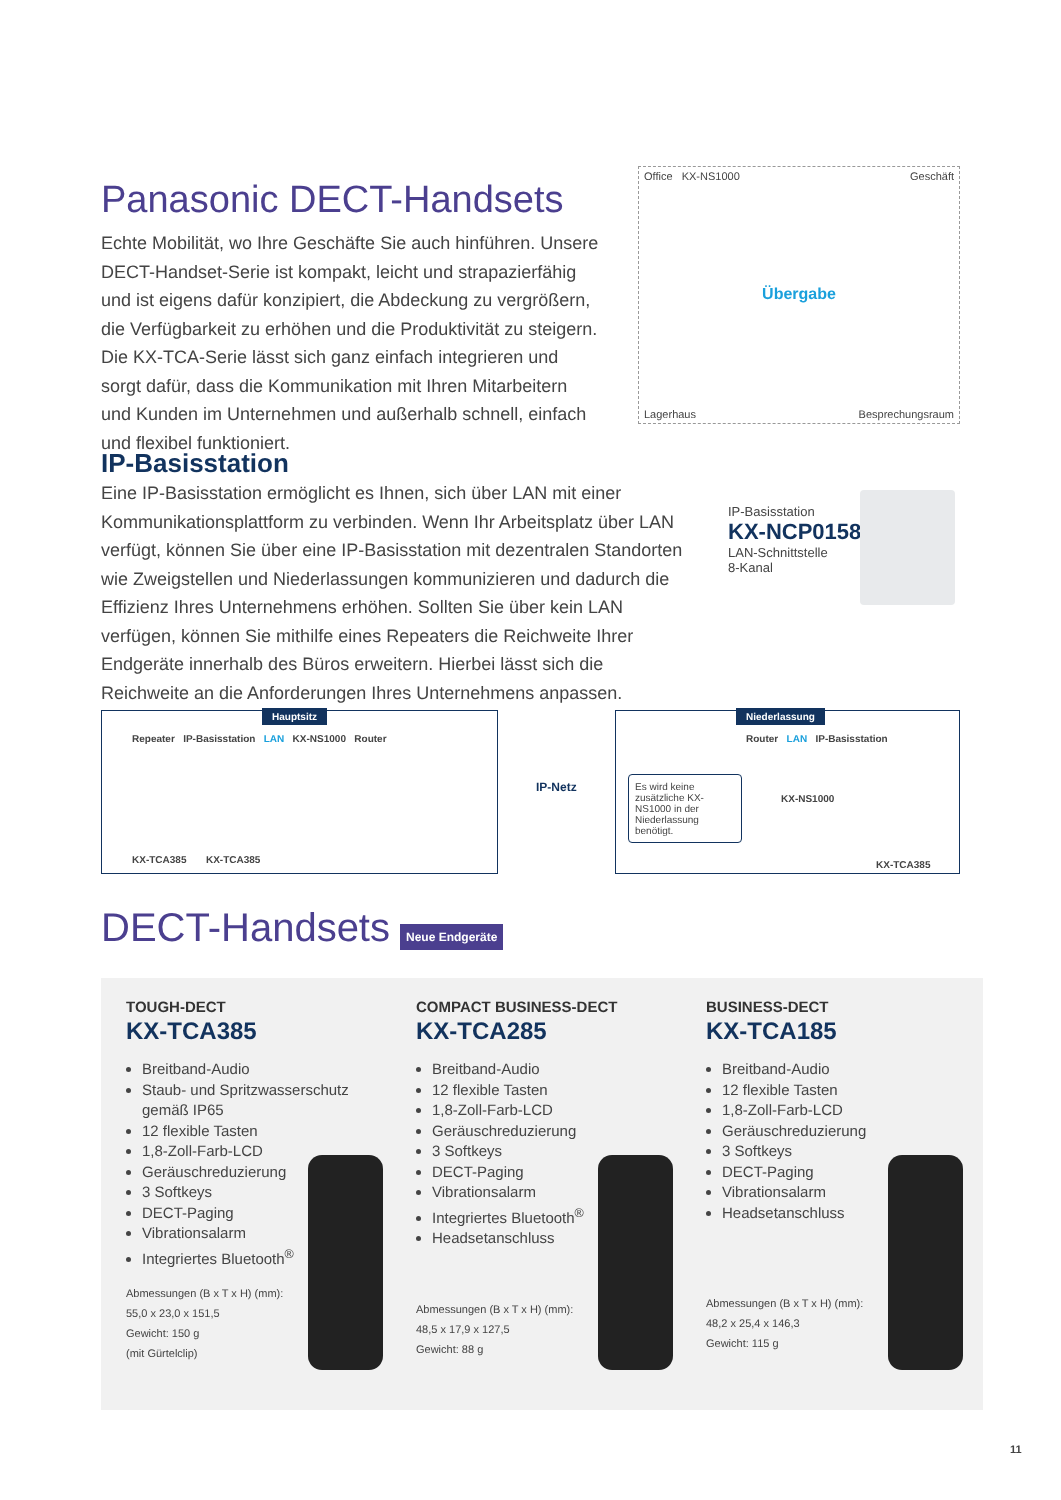Panasonic DECT-Handsets
Echte Mobilität, wo Ihre Geschäfte Sie auch hinführen. Unsere DECT-Handset-Serie ist kompakt, leicht und strapazierfähig und ist eigens dafür konzipiert, die Abdeckung zu vergrößern, die Verfügbarkeit zu erhöhen und die Produktivität zu steigern. Die KX-TCA-Serie lässt sich ganz einfach integrieren und sorgt dafür, dass die Kommunikation mit Ihren Mitarbeitern und Kunden im Unternehmen und außerhalb schnell, einfach und flexibel funktioniert.
Office KX-NS1000
Geschäft
Übergabe
Lagerhaus
Besprechungsraum
IP-Basisstation
Eine IP-Basisstation ermöglicht es Ihnen, sich über LAN mit einer Kommunikationsplattform zu verbinden. Wenn Ihr Arbeitsplatz über LAN verfügt, können Sie über eine IP-Basisstation mit dezentralen Standorten wie Zweigstellen und Niederlassungen kommunizieren und dadurch die Effizienz Ihres Unternehmens erhöhen. Sollten Sie über kein LAN verfügen, können Sie mithilfe eines Repeaters die Reichweite Ihrer Endgeräte innerhalb des Büros erweitern. Hierbei lässt sich die Reichweite an die Anforderungen Ihres Unternehmens anpassen.
IP-Basisstation
KX-NCP0158
LAN-Schnittstelle
8-Kanal
Hauptsitz
Repeater IP-Basisstation LAN KX-NS1000 Router
KX-TCA385 KX-TCA385
IP-Netz
Niederlassung
Router LAN IP-Basisstation
Es wird keine zusätzliche KX-NS1000 in der Niederlassung benötigt.
KX-NS1000
KX-TCA385
DECT-Handsets
Neue Endgeräte
TOUGH-DECT
KX-TCA385
Breitband-Audio
Staub- und Spritzwasserschutz gemäß IP65
12 flexible Tasten
1,8-Zoll-Farb-LCD
Geräuschreduzierung
3 Softkeys
DECT-Paging
Vibrationsalarm
Integriertes Bluetooth<sup>®</sup>
Abmessungen (B x T x H) (mm):
55,0 x 23,0 x 151,5
Gewicht: 150 g
(mit Gürtelclip)
COMPACT BUSINESS-DECT
KX-TCA285
Breitband-Audio
12 flexible Tasten
1,8-Zoll-Farb-LCD
Geräuschreduzierung
3 Softkeys
DECT-Paging
Vibrationsalarm
Integriertes Bluetooth<sup>®</sup>
Headsetanschluss
Abmessungen (B x T x H) (mm):
48,5 x 17,9 x 127,5
Gewicht: 88 g
BUSINESS-DECT
KX-TCA185
Breitband-Audio
12 flexible Tasten
1,8-Zoll-Farb-LCD
Geräuschreduzierung
3 Softkeys
DECT-Paging
Vibrationsalarm
Headsetanschluss
Abmessungen (B x T x H) (mm):
48,2 x 25,4 x 146,3
Gewicht: 115 g
11